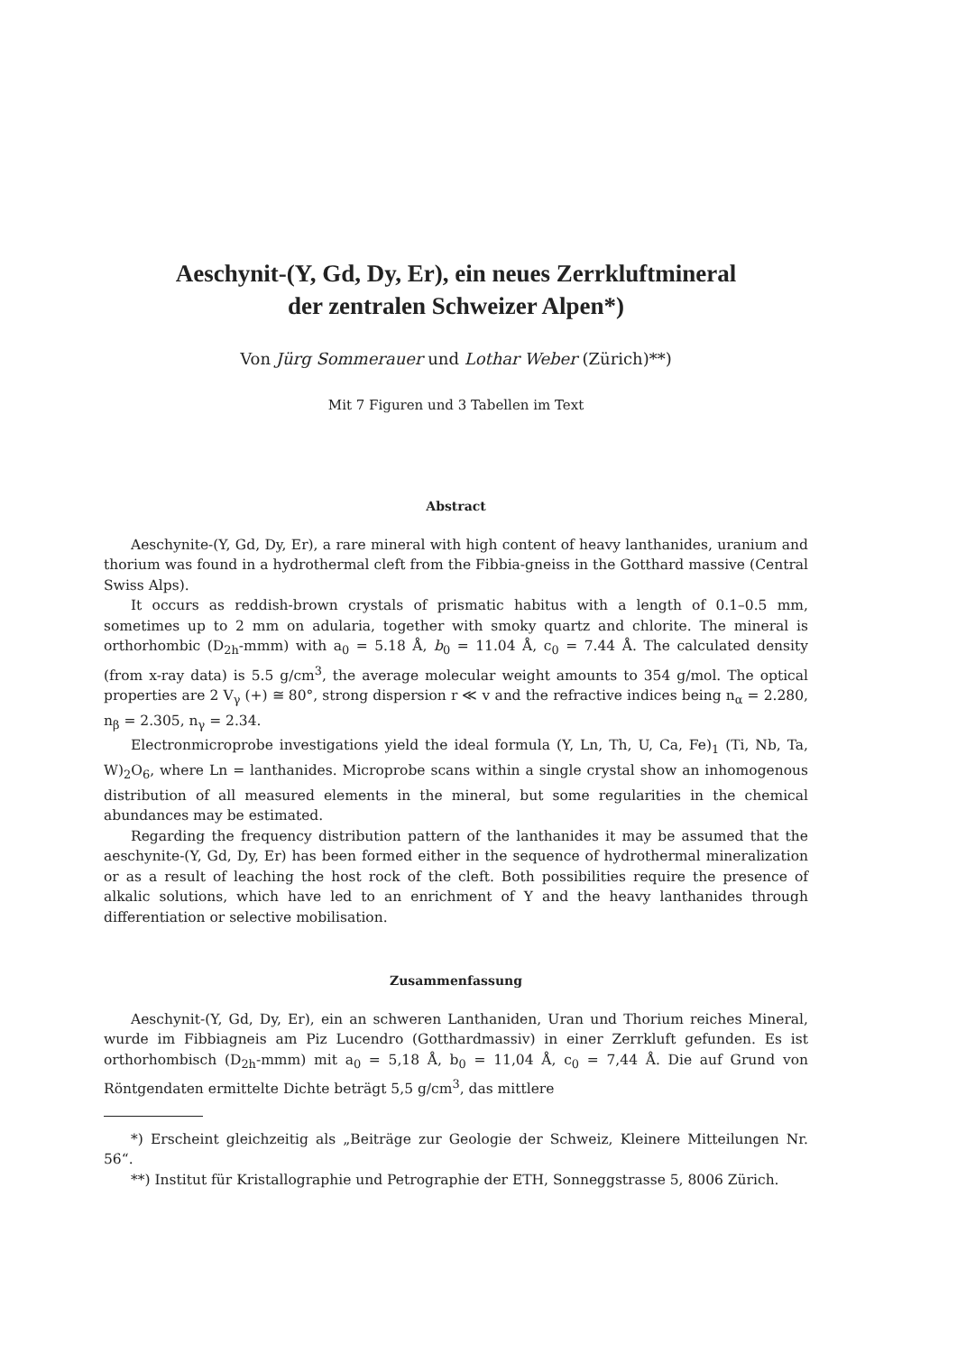Aeschynit-(Y, Gd, Dy, Er), ein neues Zerrkluftmineral
der zentralen Schweizer Alpen*)
Von Jürg Sommerauer und Lothar Weber (Zürich)**)
Mit 7 Figuren und 3 Tabellen im Text
Abstract
Aeschynite-(Y, Gd, Dy, Er), a rare mineral with high content of heavy lanthanides, uranium and thorium was found in a hydrothermal cleft from the Fibbia-gneiss in the Gotthard massive (Central Swiss Alps).
It occurs as reddish-brown crystals of prismatic habitus with a length of 0.1–0.5 mm, sometimes up to 2 mm on adularia, together with smoky quartz and chlorite. The mineral is orthorhombic (D<sub>2h</sub>-mmm) with a<sub>0</sub> = 5.18 Å, b<sub>0</sub> = 11.04 Å, c<sub>0</sub> = 7.44 Å. The calculated density (from x-ray data) is 5.5 g/cm<sup>3</sup>, the average molecular weight amounts to 354 g/mol. The optical properties are 2 V<sub>γ</sub> (+) ≅ 80°, strong dispersion r ≪ v and the refractive indices being n<sub>α</sub> = 2.280, n<sub>β</sub> = 2.305, n<sub>γ</sub> = 2.34.
Electronmicroprobe investigations yield the ideal formula (Y, Ln, Th, U, Ca, Fe)<sub>1</sub> (Ti, Nb, Ta, W)<sub>2</sub>O<sub>6</sub>, where Ln = lanthanides. Microprobe scans within a single crystal show an inhomogenous distribution of all measured elements in the mineral, but some regularities in the chemical abundances may be estimated.
Regarding the frequency distribution pattern of the lanthanides it may be assumed that the aeschynite-(Y, Gd, Dy, Er) has been formed either in the sequence of hydrothermal mineralization or as a result of leaching the host rock of the cleft. Both possibilities require the presence of alkalic solutions, which have led to an enrichment of Y and the heavy lanthanides through differentiation or selective mobilisation.
Zusammenfassung
Aeschynit-(Y, Gd, Dy, Er), ein an schweren Lanthaniden, Uran und Thorium reiches Mineral, wurde im Fibbiagneis am Piz Lucendro (Gotthardmassiv) in einer Zerrkluft gefunden. Es ist orthorhombisch (D<sub>2h</sub>-mmm) mit a<sub>0</sub> = 5,18 Å, b<sub>0</sub> = 11,04 Å, c<sub>0</sub> = 7,44 Å. Die auf Grund von Röntgendaten ermittelte Dichte beträgt 5,5 g/cm<sup>3</sup>, das mittlere
*) Erscheint gleichzeitig als „Beiträge zur Geologie der Schweiz, Kleinere Mitteilungen Nr. 56“.
**) Institut für Kristallographie und Petrographie der ETH, Sonneggstrasse 5, 8006 Zürich.